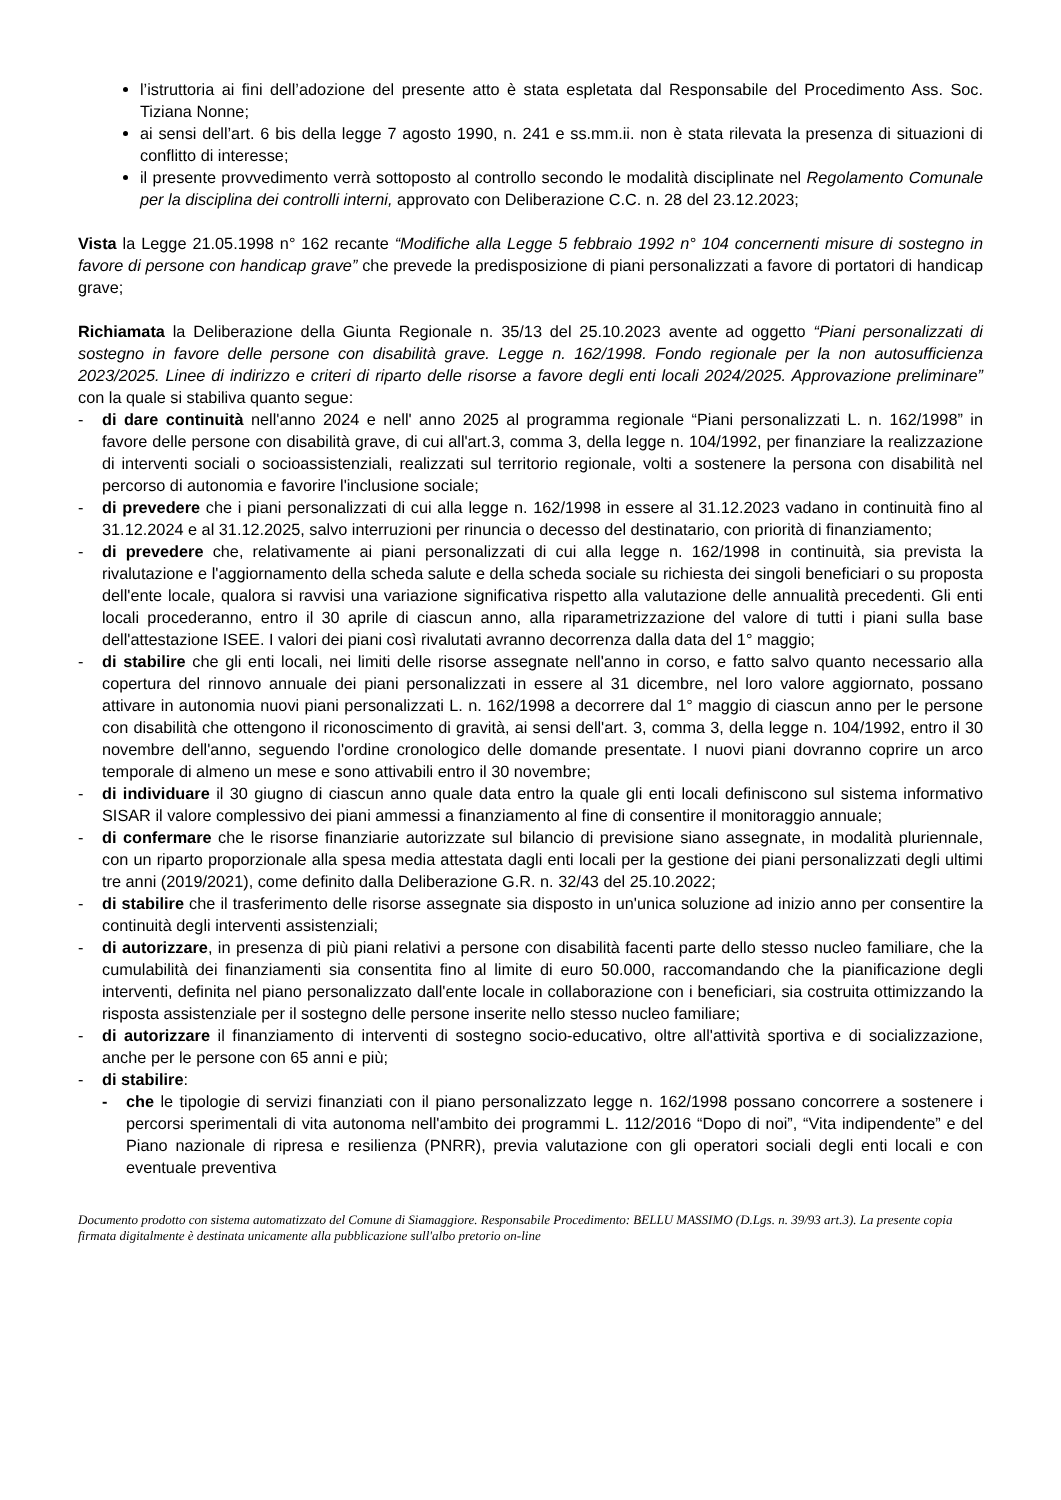l’istruttoria ai fini dell’adozione del presente atto è stata espletata dal Responsabile del Procedimento Ass. Soc. Tiziana Nonne;
ai sensi dell’art. 6 bis della legge 7 agosto 1990, n. 241 e ss.mm.ii. non è stata rilevata la presenza di situazioni di conflitto di interesse;
il presente provvedimento verrà sottoposto al controllo secondo le modalità disciplinate nel Regolamento Comunale per la disciplina dei controlli interni, approvato con Deliberazione C.C. n. 28 del 23.12.2023;
Vista la Legge 21.05.1998 n° 162 recante “Modifiche alla Legge 5 febbraio 1992 n° 104 concernenti misure di sostegno in favore di persone con handicap grave” che prevede la predisposizione di piani personalizzati a favore di portatori di handicap grave;
Richiamata la Deliberazione della Giunta Regionale n. 35/13 del 25.10.2023 avente ad oggetto “Piani personalizzati di sostegno in favore delle persone con disabilità grave. Legge n. 162/1998. Fondo regionale per la non autosufficienza 2023/2025. Linee di indirizzo e criteri di riparto delle risorse a favore degli enti locali 2024/2025. Approvazione preliminare” con la quale si stabiliva quanto segue:
- di dare continuità nell'anno 2024 e nell' anno 2025 al programma regionale “Piani personalizzati L. n. 162/1998” in favore delle persone con disabilità grave, di cui all'art.3, comma 3, della legge n. 104/1992, per finanziare la realizzazione di interventi sociali o socioassistenziali, realizzati sul territorio regionale, volti a sostenere la persona con disabilità nel percorso di autonomia e favorire l'inclusione sociale;
- di prevedere che i piani personalizzati di cui alla legge n. 162/1998 in essere al 31.12.2023 vadano in continuità fino al 31.12.2024 e al 31.12.2025, salvo interruzioni per rinuncia o decesso del destinatario, con priorità di finanziamento;
- di prevedere che, relativamente ai piani personalizzati di cui alla legge n. 162/1998 in continuità, sia prevista la rivalutazione e l'aggiornamento della scheda salute e della scheda sociale su richiesta dei singoli beneficiari o su proposta dell'ente locale, qualora si ravvisi una variazione significativa rispetto alla valutazione delle annualità precedenti. Gli enti locali procederanno, entro il 30 aprile di ciascun anno, alla riparametrizzazione del valore di tutti i piani sulla base dell'attestazione ISEE. I valori dei piani così rivalutati avranno decorrenza dalla data del 1° maggio;
- di stabilire che gli enti locali, nei limiti delle risorse assegnate nell'anno in corso, e fatto salvo quanto necessario alla copertura del rinnovo annuale dei piani personalizzati in essere al 31 dicembre, nel loro valore aggiornato, possano attivare in autonomia nuovi piani personalizzati L. n. 162/1998 a decorrere dal 1° maggio di ciascun anno per le persone con disabilità che ottengono il riconoscimento di gravità, ai sensi dell'art. 3, comma 3, della legge n. 104/1992, entro il 30 novembre dell'anno, seguendo l'ordine cronologico delle domande presentate. I nuovi piani dovranno coprire un arco temporale di almeno un mese e sono attivabili entro il 30 novembre;
- di individuare il 30 giugno di ciascun anno quale data entro la quale gli enti locali definiscono sul sistema informativo SISAR il valore complessivo dei piani ammessi a finanziamento al fine di consentire il monitoraggio annuale;
- di confermare che le risorse finanziarie autorizzate sul bilancio di previsione siano assegnate, in modalità pluriennale, con un riparto proporzionale alla spesa media attestata dagli enti locali per la gestione dei piani personalizzati degli ultimi tre anni (2019/2021), come definito dalla Deliberazione G.R. n. 32/43 del 25.10.2022;
- di stabilire che il trasferimento delle risorse assegnate sia disposto in un'unica soluzione ad inizio anno per consentire la continuità degli interventi assistenziali;
- di autorizzare, in presenza di più piani relativi a persone con disabilità facenti parte dello stesso nucleo familiare, che la cumulabilità dei finanziamenti sia consentita fino al limite di euro 50.000, raccomandando che la pianificazione degli interventi, definita nel piano personalizzato dall'ente locale in collaborazione con i beneficiari, sia costruita ottimizzando la risposta assistenziale per il sostegno delle persone inserite nello stesso nucleo familiare;
- di autorizzare il finanziamento di interventi di sostegno socio-educativo, oltre all'attività sportiva e di socializzazione, anche per le persone con 65 anni e più;
- di stabilire:
- che le tipologie di servizi finanziati con il piano personalizzato legge n. 162/1998 possano concorrere a sostenere i percorsi sperimentali di vita autonoma nell'ambito dei programmi L. 112/2016 “Dopo di noi”, “Vita indipendente” e del Piano nazionale di ripresa e resilienza (PNRR), previa valutazione con gli operatori sociali degli enti locali e con eventuale preventiva
Documento prodotto con sistema automatizzato del Comune di Siamaggiore. Responsabile Procedimento: BELLU MASSIMO (D.Lgs. n. 39/93 art.3). La presente copia firmata digitalmente è destinata unicamente alla pubblicazione sull'albo pretorio on-line